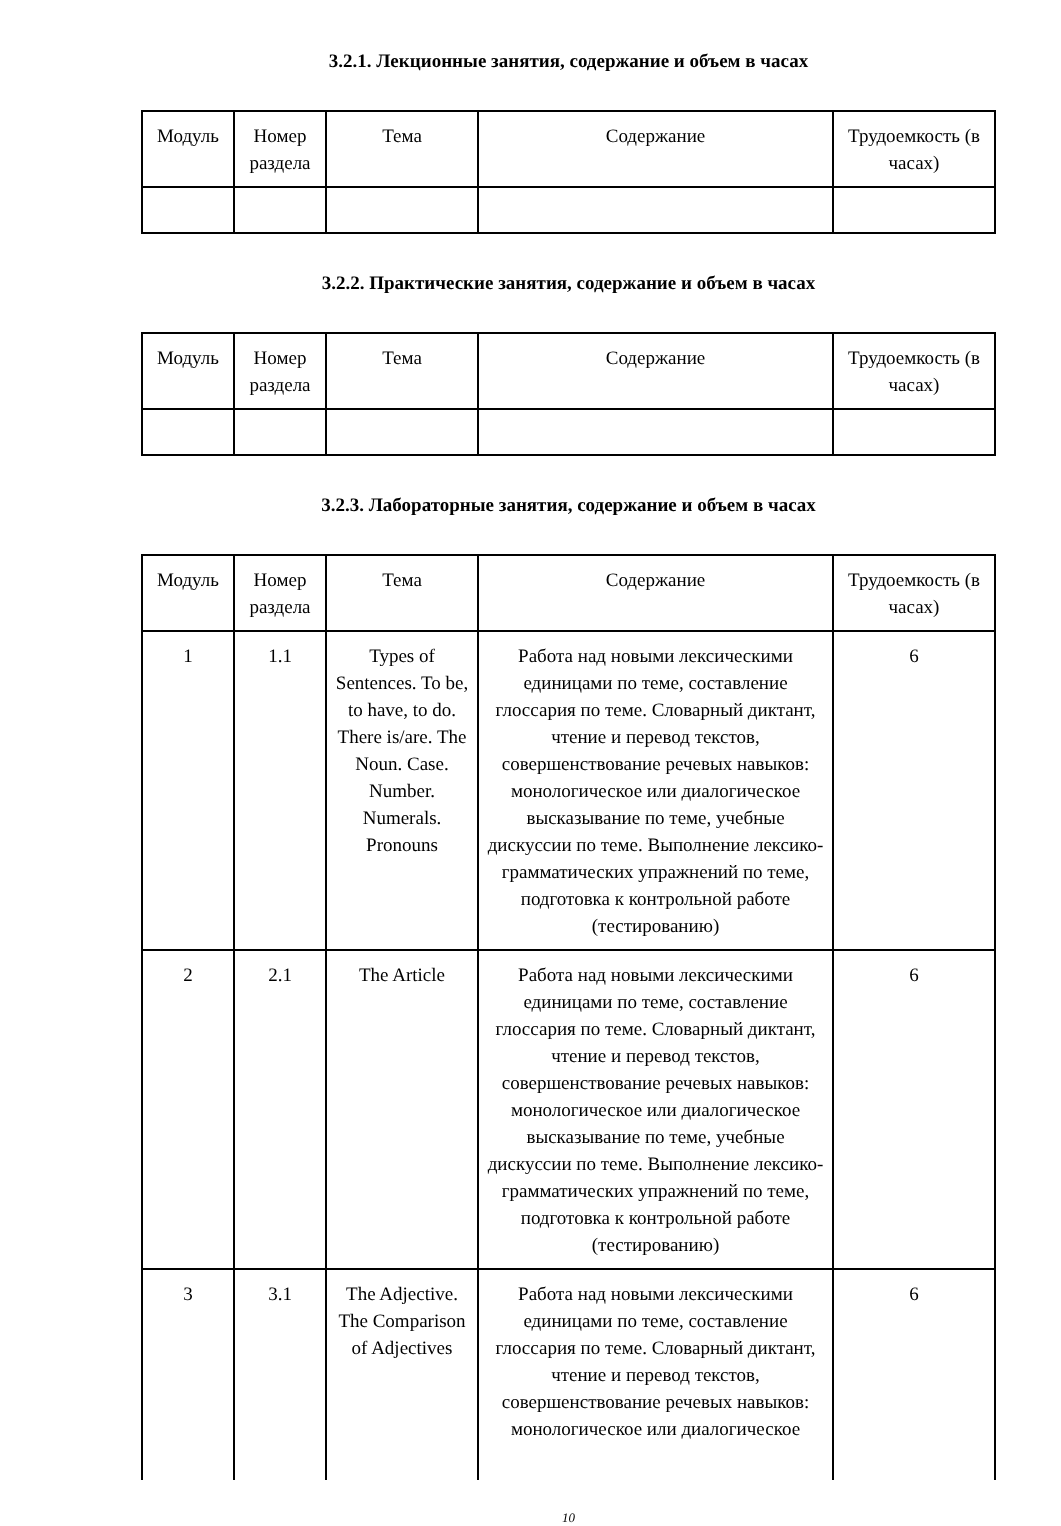3.2.1. Лекционные занятия, содержание и объем в часах
| Модуль | Номер раздела | Тема | Содержание | Трудоемкость (в часах) |
| --- | --- | --- | --- | --- |
3.2.2. Практические занятия, содержание и объем в часах
| Модуль | Номер раздела | Тема | Содержание | Трудоемкость (в часах) |
| --- | --- | --- | --- | --- |
3.2.3. Лабораторные занятия, содержание и объем в часах
| Модуль | Номер раздела | Тема | Содержание | Трудоемкость (в часах) |
| --- | --- | --- | --- | --- |
| 1 | 1.1 | Types of Sentences. To be, to have, to do. There is/are. The Noun. Case. Number. Numerals. Pronouns | Работа над новыми лексическими единицами по теме, составление глоссария по теме. Словарный диктант, чтение и перевод текстов, совершенствование речевых навыков: монологическое или диалогическое высказывание по теме, учебные дискуссии по теме. Выполнение лексико-грамматических упражнений по теме, подготовка к контрольной работе (тестированию) | 6 |
| 2 | 2.1 | The Article | Работа над новыми лексическими единицами по теме, составление глоссария по теме. Словарный диктант, чтение и перевод текстов, совершенствование речевых навыков: монологическое или диалогическое высказывание по теме, учебные дискуссии по теме. Выполнение лексико-грамматических упражнений по теме, подготовка к контрольной работе (тестированию) | 6 |
| 3 | 3.1 | The Adjective. The Comparison of Adjectives | Работа над новыми лексическими единицами по теме, составление глоссария по теме. Словарный диктант, чтение и перевод текстов, совершенствование речевых навыков: монологическое или диалогическое | 6 |
10